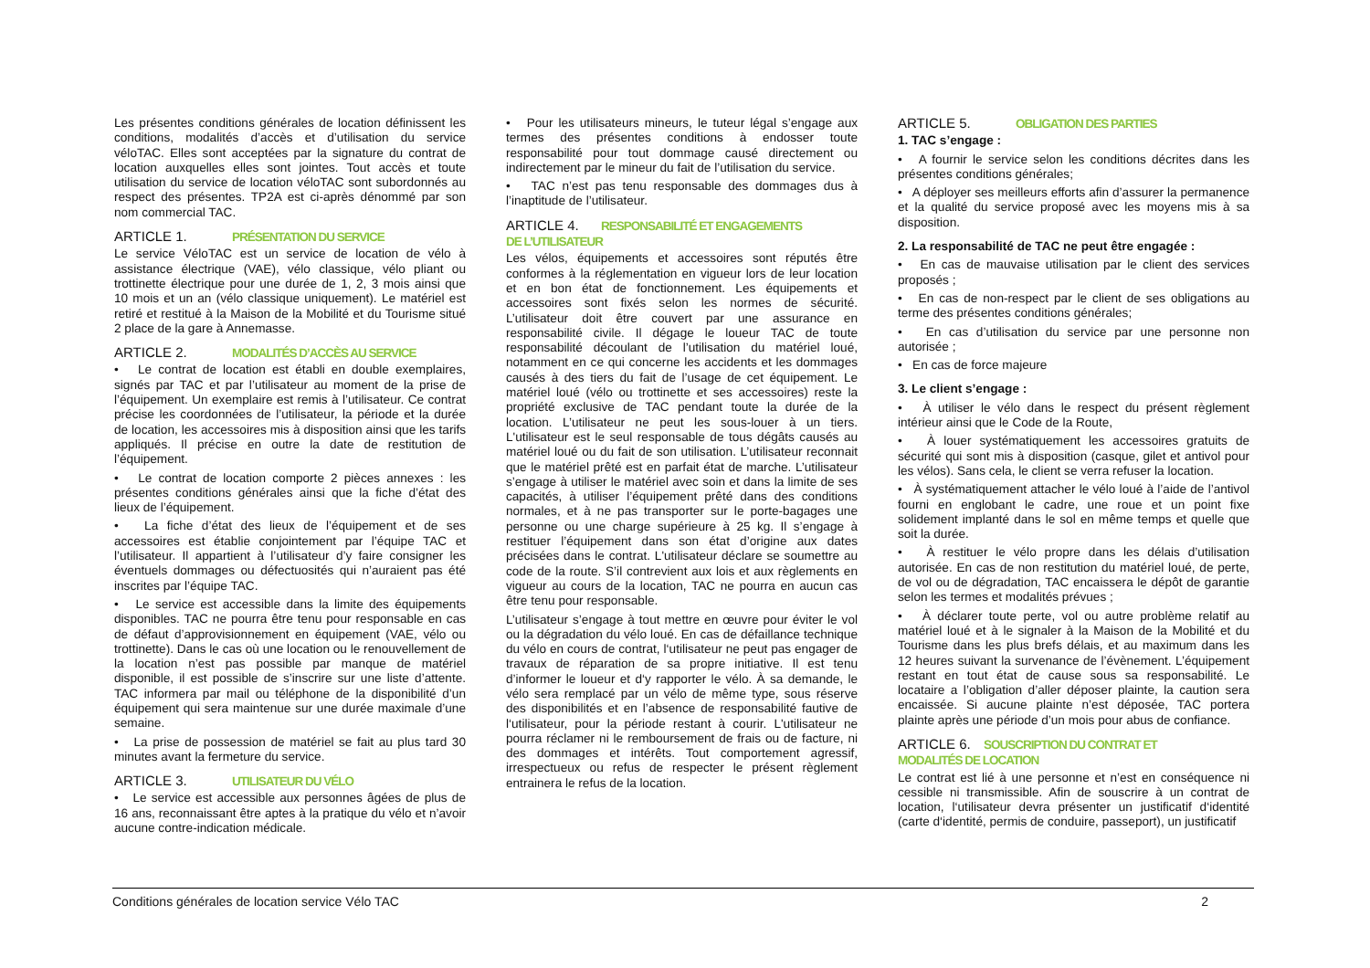Les présentes conditions générales de location définissent les conditions, modalités d’accès et d’utilisation du service véloTAC. Elles sont acceptées par la signature du contrat de location auxquelles elles sont jointes. Tout accès et toute utilisation du service de location véloTAC sont subordonnés au respect des présentes. TP2A est ci-après dénommé par son nom commercial TAC.
ARTICLE 1. PRÉSENTATION DU SERVICE
Le service VéloTAC est un service de location de vélo à assistance électrique (VAE), vélo classique, vélo pliant ou trottinette électrique pour une durée de 1, 2, 3 mois ainsi que 10 mois et un an (vélo classique uniquement). Le matériel est retiré et restitué à la Maison de la Mobilité et du Tourisme situé 2 place de la gare à Annemasse.
ARTICLE 2. MODALITÉS D’ACCÈS AU SERVICE
• Le contrat de location est établi en double exemplaires, signés par TAC et par l’utilisateur au moment de la prise de l’équipement. Un exemplaire est remis à l’utilisateur. Ce contrat précise les coordonnées de l’utilisateur, la période et la durée de location, les accessoires mis à disposition ainsi que les tarifs appliqués. Il précise en outre la date de restitution de l’équipement.
• Le contrat de location comporte 2 pièces annexes : les présentes conditions générales ainsi que la fiche d’état des lieux de l’équipement.
• La fiche d’état des lieux de l’équipement et de ses accessoires est établie conjointement par l’équipe TAC et l’utilisateur. Il appartient à l’utilisateur d’y faire consigner les éventuels dommages ou défectuosités qui n’auraient pas été inscrites par l’équipe TAC.
• Le service est accessible dans la limite des équipements disponibles. TAC ne pourra être tenu pour responsable en cas de défaut d’approvisionnement en équipement (VAE, vélo ou trottinette). Dans le cas où une location ou le renouvellement de la location n’est pas possible par manque de matériel disponible, il est possible de s’inscrire sur une liste d’attente. TAC informera par mail ou téléphone de la disponibilité d’un équipement qui sera maintenue sur une durée maximale d’une semaine.
• La prise de possession de matériel se fait au plus tard 30 minutes avant la fermeture du service.
ARTICLE 3. UTILISATEUR DU VÉLO
• Le service est accessible aux personnes âgées de plus de 16 ans, reconnaissant être aptes à la pratique du vélo et n’avoir aucune contre-indication médicale.
• Pour les utilisateurs mineurs, le tuteur légal s’engage aux termes des présentes conditions à endosser toute responsabilité pour tout dommage causé directement ou indirectement par le mineur du fait de l’utilisation du service.
• TAC n’est pas tenu responsable des dommages dus à l’inaptitude de l’utilisateur.
ARTICLE 4. RESPONSABILITÉ ET ENGAGEMENTS
DE L’UTILISATEUR
Les vélos, équipements et accessoires sont réputés être conformes à la réglementation en vigueur lors de leur location et en bon état de fonctionnement. Les équipements et accessoires sont fixés selon les normes de sécurité. L’utilisateur doit être couvert par une assurance en responsabilité civile. Il dégage le loueur TAC de toute responsabilité découlant de l’utilisation du matériel loué, notamment en ce qui concerne les accidents et les dommages causés à des tiers du fait de l’usage de cet équipement. Le matériel loué (vélo ou trottinette et ses accessoires) reste la propriété exclusive de TAC pendant toute la durée de la location. L’utilisateur ne peut les sous-louer à un tiers. L'utilisateur est le seul responsable de tous dégâts causés au matériel loué ou du fait de son utilisation. L’utilisateur reconnait que le matériel prêté est en parfait état de marche. L’utilisateur s’engage à utiliser le matériel avec soin et dans la limite de ses capacités, à utiliser l’équipement prêté dans des conditions normales, et à ne pas transporter sur le porte-bagages une personne ou une charge supérieure à 25 kg. Il s’engage à restituer l’équipement dans son état d’origine aux dates précisées dans le contrat. L'utilisateur déclare se soumettre au code de la route. S’il contrevient aux lois et aux règlements en vigueur au cours de la location, TAC ne pourra en aucun cas être tenu pour responsable.
L’utilisateur s’engage à tout mettre en œuvre pour éviter le vol ou la dégradation du vélo loué. En cas de défaillance technique du vélo en cours de contrat, l‘utilisateur ne peut pas engager de travaux de réparation de sa propre initiative. Il est tenu d’informer le loueur et d‘y rapporter le vélo. À sa demande, le vélo sera remplacé par un vélo de même type, sous réserve des disponibilités et en l’absence de responsabilité fautive de l‘utilisateur, pour la période restant à courir. L'utilisateur ne pourra réclamer ni le remboursement de frais ou de facture, ni des dommages et intérêts. Tout comportement agressif, irrespectueux ou refus de respecter le présent règlement entrainera le refus de la location.
ARTICLE 5. OBLIGATION DES PARTIES
1. TAC s’engage :
• A fournir le service selon les conditions décrites dans les présentes conditions générales;
• A déployer ses meilleurs efforts afin d’assurer la permanence et la qualité du service proposé avec les moyens mis à sa disposition.
2. La responsabilité de TAC ne peut être engagée :
• En cas de mauvaise utilisation par le client des services proposés ;
• En cas de non-respect par le client de ses obligations au terme des présentes conditions générales;
• En cas d’utilisation du service par une personne non autorisée ;
• En cas de force majeure
3. Le client s’engage :
• À utiliser le vélo dans le respect du présent règlement intérieur ainsi que le Code de la Route,
• À louer systématiquement les accessoires gratuits de sécurité qui sont mis à disposition (casque, gilet et antivol pour les vélos). Sans cela, le client se verra refuser la location.
• À systématiquement attacher le vélo loué à l’aide de l’antivol fourni en englobant le cadre, une roue et un point fixe solidement implanté dans le sol en même temps et quelle que soit la durée.
• À restituer le vélo propre dans les délais d’utilisation autorisée. En cas de non restitution du matériel loué, de perte, de vol ou de dégradation, TAC encaissera le dépôt de garantie selon les termes et modalités prévues ;
• À déclarer toute perte, vol ou autre problème relatif au matériel loué et à le signaler à la Maison de la Mobilité et du Tourisme dans les plus brefs délais, et au maximum dans les 12 heures suivant la survenance de l’évènement. L’équipement restant en tout état de cause sous sa responsabilité. Le locataire a l’obligation d’aller déposer plainte, la caution sera encaissée. Si aucune plainte n’est déposée, TAC portera plainte après une période d’un mois pour abus de confiance.
ARTICLE 6. SOUSCRIPTION DU CONTRAT ET
MODALITÉS DE LOCATION
Le contrat est lié à une personne et n’est en conséquence ni cessible ni transmissible. Afin de souscrire à un contrat de location, l‘utilisateur devra présenter un justificatif d‘identité (carte d‘identité, permis de conduire, passeport), un justificatif
Conditions générales de location service Vélo TAC 2